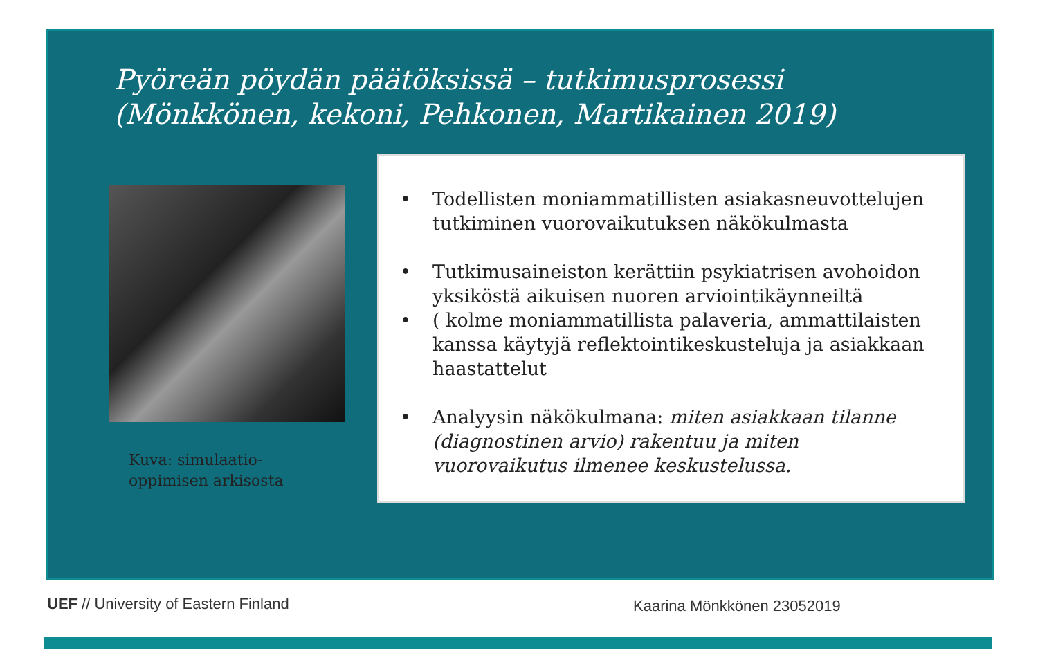Pyöreän pöydän päätöksissä – tutkimusprosessi (Mönkkönen, kekoni, Pehkonen, Martikainen 2019)
Kuva: simulaatio-oppimisen arkisosta
• Todellisten moniammatillisten asiakasneuvottelujen tutkiminen vuorovaikutuksen näkökulmasta
• Tutkimusaineiston kerättiin psykiatrisen avohoidon yksiköstä aikuisen nuoren arviointikäynneiltä
• ( kolme moniammatillista palaveria, ammattilaisten kanssa käytyjä reflektointikeskusteluja ja asiakkaan haastattelut
• Analyysin näkökulmana: miten asiakkaan tilanne (diagnostinen arvio) rakentuu ja miten vuorovaikutus ilmenee keskustelussa.
UEF // University of Eastern Finland
Kaarina Mönkkönen 23052019